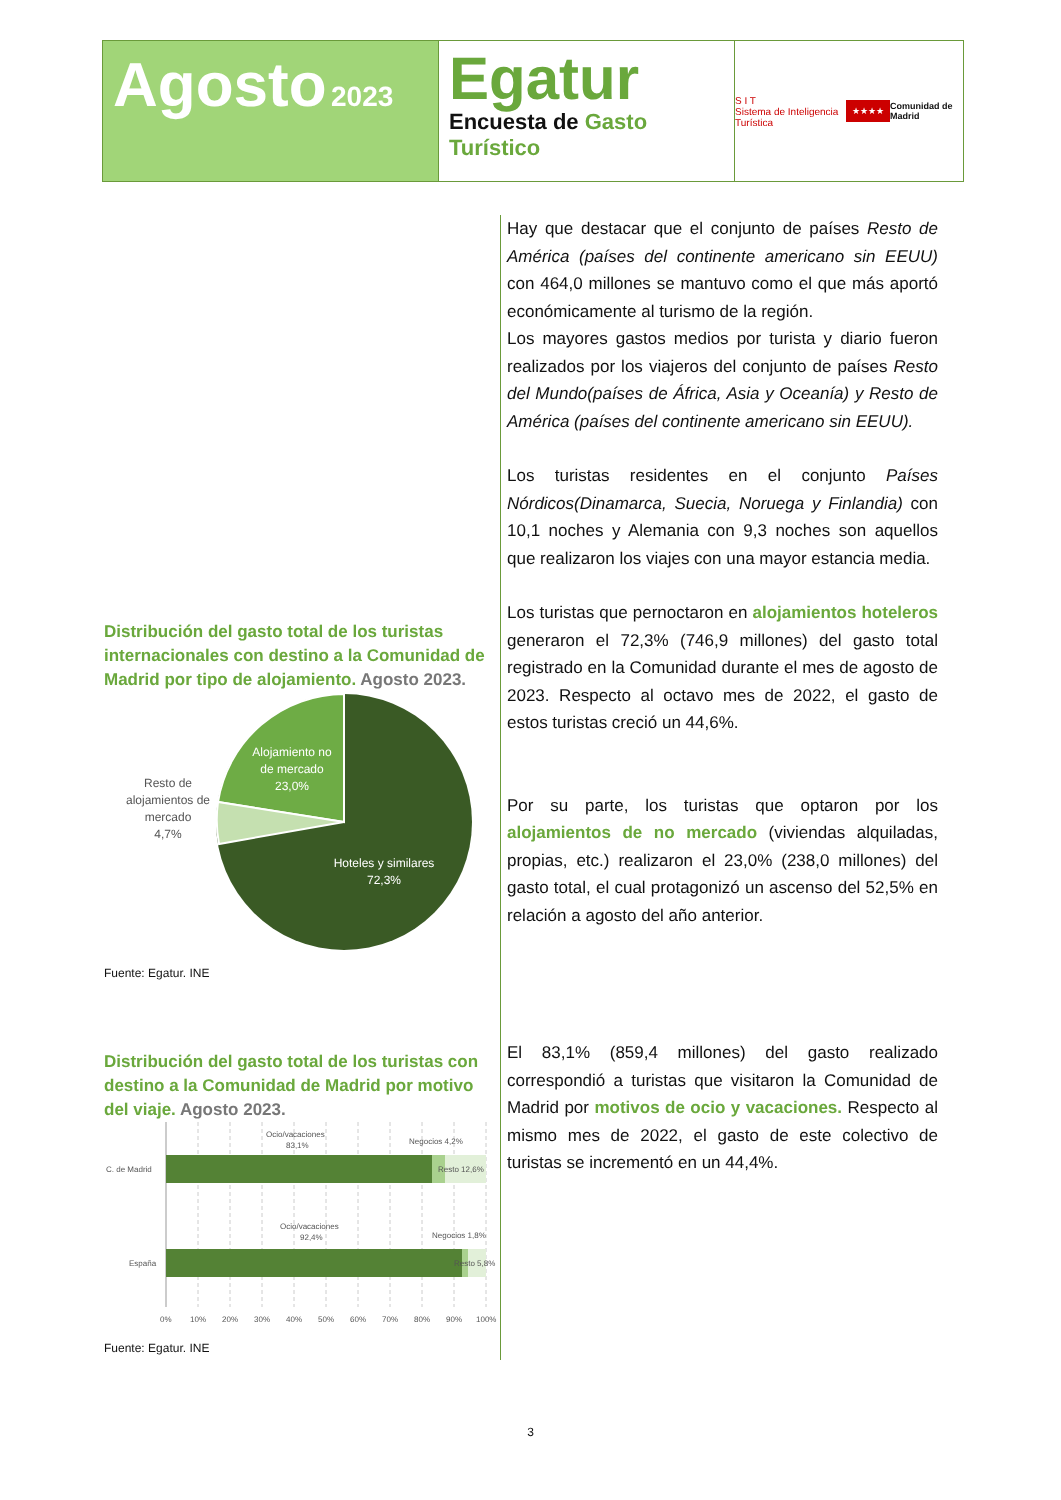Agosto 2023
Egatur
Encuesta de Gasto Turístico
S I T
Sistema de Inteligencia Turística
★★★★
Comunidad de Madrid
Distribución del gasto total de los turistas internacionales con destino a la Comunidad de Madrid por tipo de alojamiento. Agosto 2023.
Alojamiento no
de mercado
23,0%
Resto de
alojamientos de
mercado
4,7%
Hoteles y similares
72,3%
Fuente: Egatur. INE
Distribución del gasto total de los turistas con destino a la Comunidad de Madrid por motivo del viaje. Agosto 2023.
C. de Madrid
España
Ocio/vacaciones
83,1%
Negocios 4,2%
Resto 12,6%
Ocio/vacaciones
92,4%
Negocios 1,8%
Resto 5,8%
0%
10%
20%
30%
40%
50%
60%
70%
80%
90%
100%
Fuente: Egatur. INE
Hay que destacar que el conjunto de países Resto de América (países del continente americano sin EEUU) con 464,0 millones se mantuvo como el que más aportó económicamente al turismo de la región.
Los mayores gastos medios por turista y diario fueron realizados por los viajeros del conjunto de países Resto del Mundo(países de África, Asia y Oceanía) y Resto de América (países del continente americano sin EEUU).
Los turistas residentes en el conjunto Países Nórdicos(Dinamarca, Suecia, Noruega y Finlandia) con 10,1 noches y Alemania con 9,3 noches son aquellos que realizaron los viajes con una mayor estancia media.
Los turistas que pernoctaron en alojamientos hoteleros generaron el 72,3% (746,9 millones) del gasto total registrado en la Comunidad durante el mes de agosto de 2023. Respecto al octavo mes de 2022, el gasto de estos turistas creció un 44,6%.
Por su parte, los turistas que optaron por los alojamientos de no mercado (viviendas alquiladas, propias, etc.) realizaron el 23,0% (238,0 millones) del gasto total, el cual protagonizó un ascenso del 52,5% en relación a agosto del año anterior.
El 83,1% (859,4 millones) del gasto realizado correspondió a turistas que visitaron la Comunidad de Madrid por motivos de ocio y vacaciones. Respecto al mismo mes de 2022, el gasto de este colectivo de turistas se incrementó en un 44,4%.
3